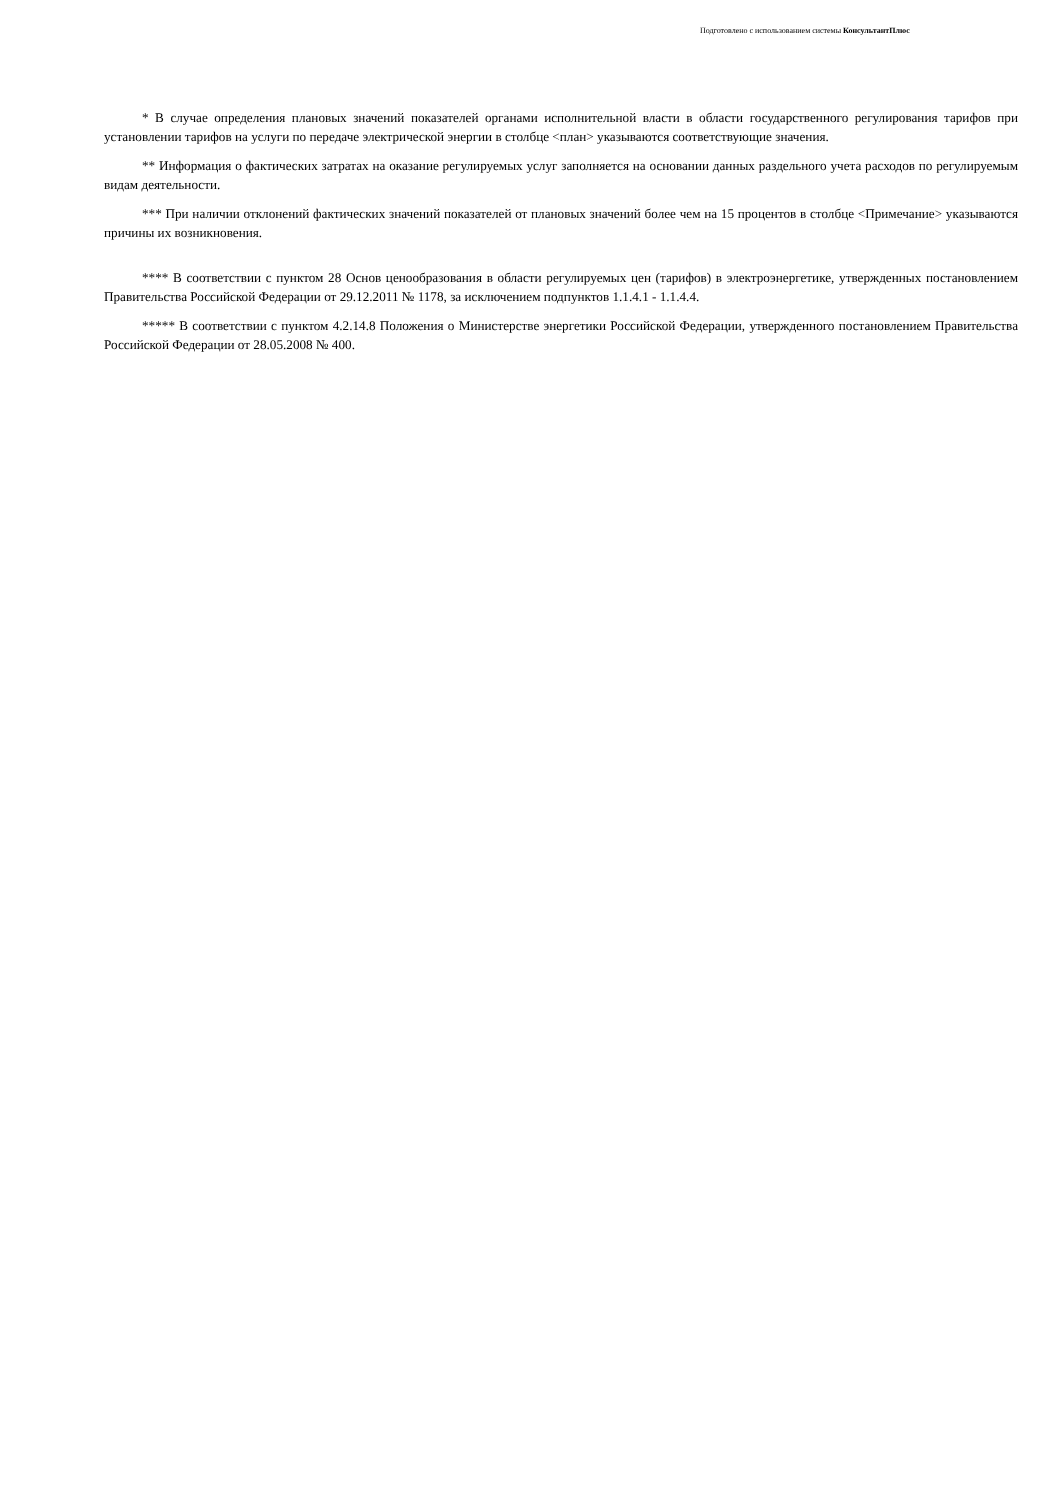Подготовлено с использованием системы КонсультантПлюс
* В случае определения плановых значений показателей органами исполнительной власти в области государственного регулирования тарифов при установлении тарифов на услуги по передаче электрической энергии в столбце <план> указываются соответствующие значения.
** Информация о фактических затратах на оказание регулируемых услуг заполняется на основании данных раздельного учета расходов по регулируемым видам деятельности.
*** При наличии отклонений фактических значений показателей от плановых значений более чем на 15 процентов в столбце <Примечание> указываются причины их возникновения.
**** В соответствии с пунктом 28 Основ ценообразования в области регулируемых цен (тарифов) в электроэнергетике, утвержденных постановлением Правительства Российской Федерации от 29.12.2011 № 1178, за исключением подпунктов 1.1.4.1 - 1.1.4.4.
***** В соответствии с пунктом 4.2.14.8 Положения о Министерстве энергетики Российской Федерации, утвержденного постановлением Правительства Российской Федерации от 28.05.2008 № 400.